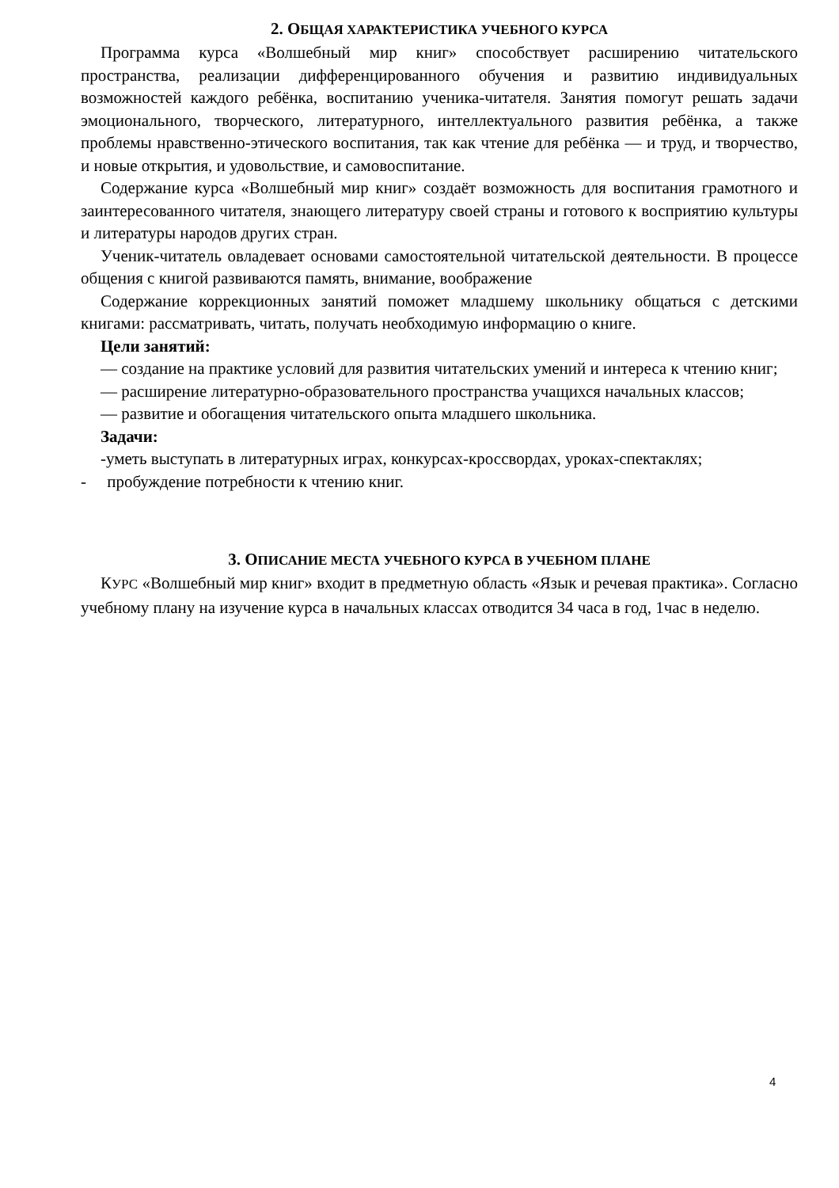2. ОБЩАЯ ХАРАКТЕРИСТИКА УЧЕБНОГО КУРСА
Программа курса «Волшебный мир книг» способствует расширению читательского пространства, реализации дифференцированного обучения и развитию индивидуальных возможностей каждого ребёнка, воспитанию ученика-читателя. Занятия помогут решать задачи эмоционального, творческого, литературного, интеллектуального развития ребёнка, а также проблемы нравственно-этического воспитания, так как чтение для ребёнка — и труд, и творчество, и новые открытия, и удовольствие, и самовоспитание.
Содержание курса «Волшебный мир книг» создаёт возможность для воспитания грамотного и заинтересованного читателя, знающего литературу своей страны и готового к восприятию культуры и литературы народов других стран.
Ученик-читатель овладевает основами самостоятельной читательской деятельности. В процессе общения с книгой развиваются память, внимание, воображение
Содержание коррекционных занятий поможет младшему школьнику общаться с детскими книгами: рассматривать, читать, получать необходимую информацию о книге.
Цели занятий:
— создание на практике условий для развития читательских умений и интереса к чтению книг;
— расширение литературно-образовательного пространства учащихся начальных классов;
— развитие и обогащения читательского опыта младшего школьника.
Задачи:
-уметь выступать в литературных играх, конкурсах-кроссвордах, уроках-спектаклях;
- пробуждение потребности к чтению книг.
3. ОПИСАНИЕ МЕСТА УЧЕБНОГО КУРСА В УЧЕБНОМ ПЛАНЕ
КУРС «Волшебный мир книг» входит в предметную область «Язык и речевая практика». Согласно учебному плану на изучение курса в начальных классах отводится 34 часа в год, 1час в неделю.
4